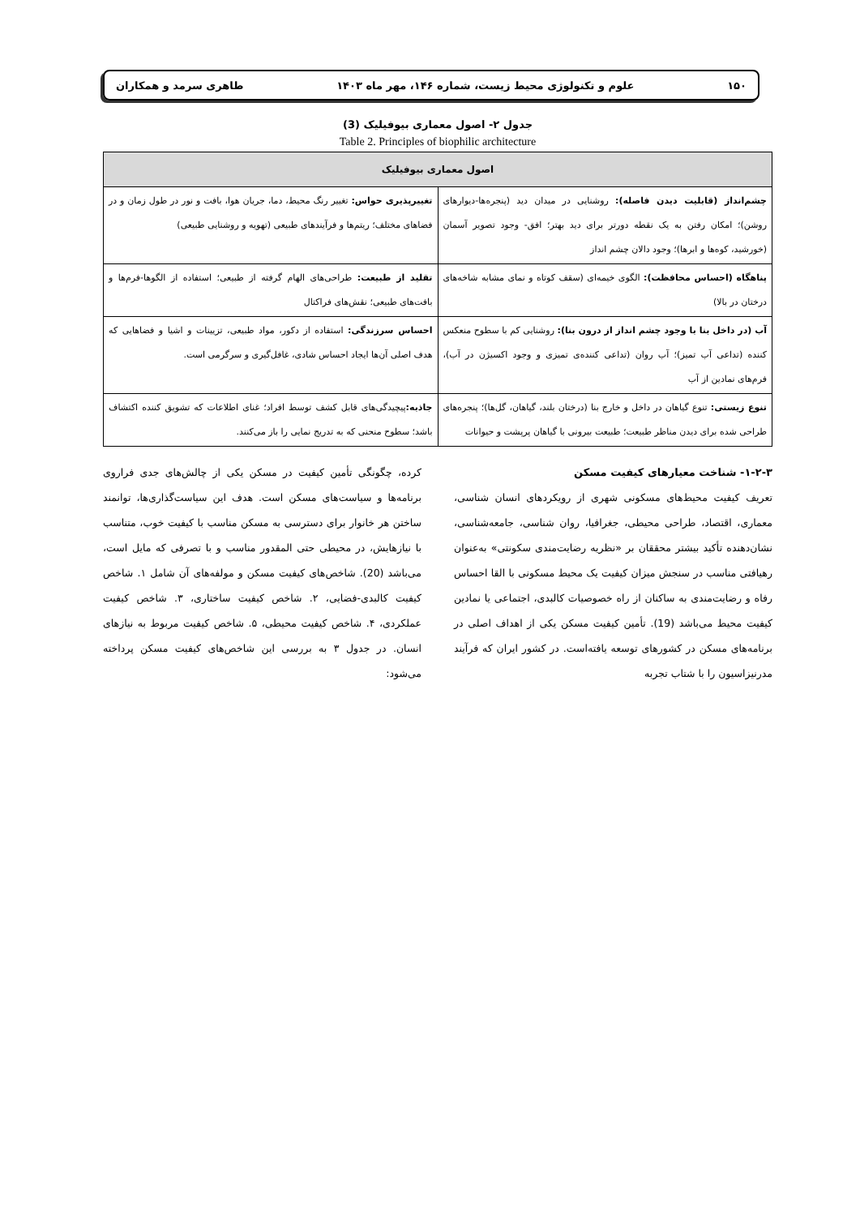۱۵۰ علوم و تکنولوژی محیط زیست، شماره ۱۴۶، مهر ماه ۱۴۰۳ طاهری سرمد و همکاران
جدول ۲- اصول معماری بیوفیلیک (3)
Table 2. Principles of biophilic architecture
| اصول معماری بیوفیلیک | |
| --- | --- |
| چشم‌انداز (قابلیت دیدن فاصله): روشنایی در میدان دید (پنجره‌ها-دیوارهای روشن)؛ امکان رفتن به یک نقطه دورتر برای دید بهتر؛ افق- وجود تصویر آسمان (خورشید، کوه‌ها و ابرها)؛ وجود دالان چشم انداز | تغییرپذیری حواس: تغییر رنگ محیط، دما، جریان هوا، بافت و نور در طول زمان و در فضاهای مختلف؛ ریتم‌ها و فرآیندهای طبیعی (تهویه و روشنایی طبیعی) |
| پناهگاه (احساس محافظت): الگوی خیمه‌ای (سقف کوتاه و نمای مشابه شاخه‌های درختان در بالا) | تقلید از طبیعت: طراحی‌های الهام گرفته از طبیعی؛ استفاده از الگوها-فرم‌ها و بافت‌های طبیعی؛ نقش‌های فراکتال |
| آب (در داخل بنا با وجود چشم انداز از درون بنا): روشنایی کم با سطوح منعکس کننده (تداعی آب تمیز)؛ آب روان (تداعی کننده‌ی تمیزی و وجود اکسیژن در آب)، فرم‌های نمادین از آب | احساس سرزندگی: استفاده از دکور، مواد طبیعی، تزیینات و اشیا و فضاهایی که هدف اصلی آن‌ها ایجاد احساس شادی، غافل‌گیری و سرگرمی است. |
| تنوع زیستی: تنوع گیاهان در داخل و خارج بنا (درختان بلند، گیاهان، گل‌ها)؛ پنجره‌های طراحی شده برای دیدن مناظر طبیعت؛ طبیعت بیرونی با گیاهان پرپشت و حیوانات | جاذبه: پیچیدگی‌های قابل کشف توسط افراد؛ غنای اطلاعات که تشویق کننده اکتشاف باشد؛ سطوح منحنی که به تدریج نمایی را باز می‌کنند. |
۱-۲-۳- شناخت معیارهای کیفیت مسکن
تعریف کیفیت محیط‌های مسکونی شهری از رویکردهای انسان شناسی، معماری، اقتصاد، طراحی محیطی، جغرافیا، روان شناسی، جامعه‌شناسی، نشان‌دهنده تأکید بیشتر محققان بر «نظریه رضایت‌مندی سکونتی» به‌عنوان رهیافتی مناسب در سنجش میزان کیفیت یک محیط مسکونی با القا احساس رفاه و رضایت‌مندی به ساکنان از راه خصوصیات کالبدی، اجتماعی یا نمادین کیفیت محیط می‌باشد (19). تأمین کیفیت مسکن یکی از اهداف اصلی در برنامه‌های مسکن در کشورهای توسعه یافته‌است. در کشور ایران که فرآیند مدرنیزاسیون را با شتاب تجربه
کرده، چگونگی تأمین کیفیت در مسکن یکی از چالش‌های جدی فراروی برنامه‌ها و سیاست‌های مسکن است. هدف این سیاست‌گذاری‌ها، توانمند ساختن هر خانوار برای دسترسی به مسکن مناسب با کیفیت خوب، متناسب با نیازهایش، در محیطی حتی المقدور مناسب و با تصرفی که مایل است، می‌باشد (20). شاخص‌های کیفیت مسکن و مولفه‌های آن شامل ۱. شاخص کیفیت کالبدی-فضایی، ۲. شاخص کیفیت ساختاری، ۳. شاخص کیفیت عملکردی، ۴. شاخص کیفیت محیطی، ۵. شاخص کیفیت مربوط به نیازهای انسان. در جدول ۳ به بررسی این شاخص‌های کیفیت مسکن پرداخته می‌شود: